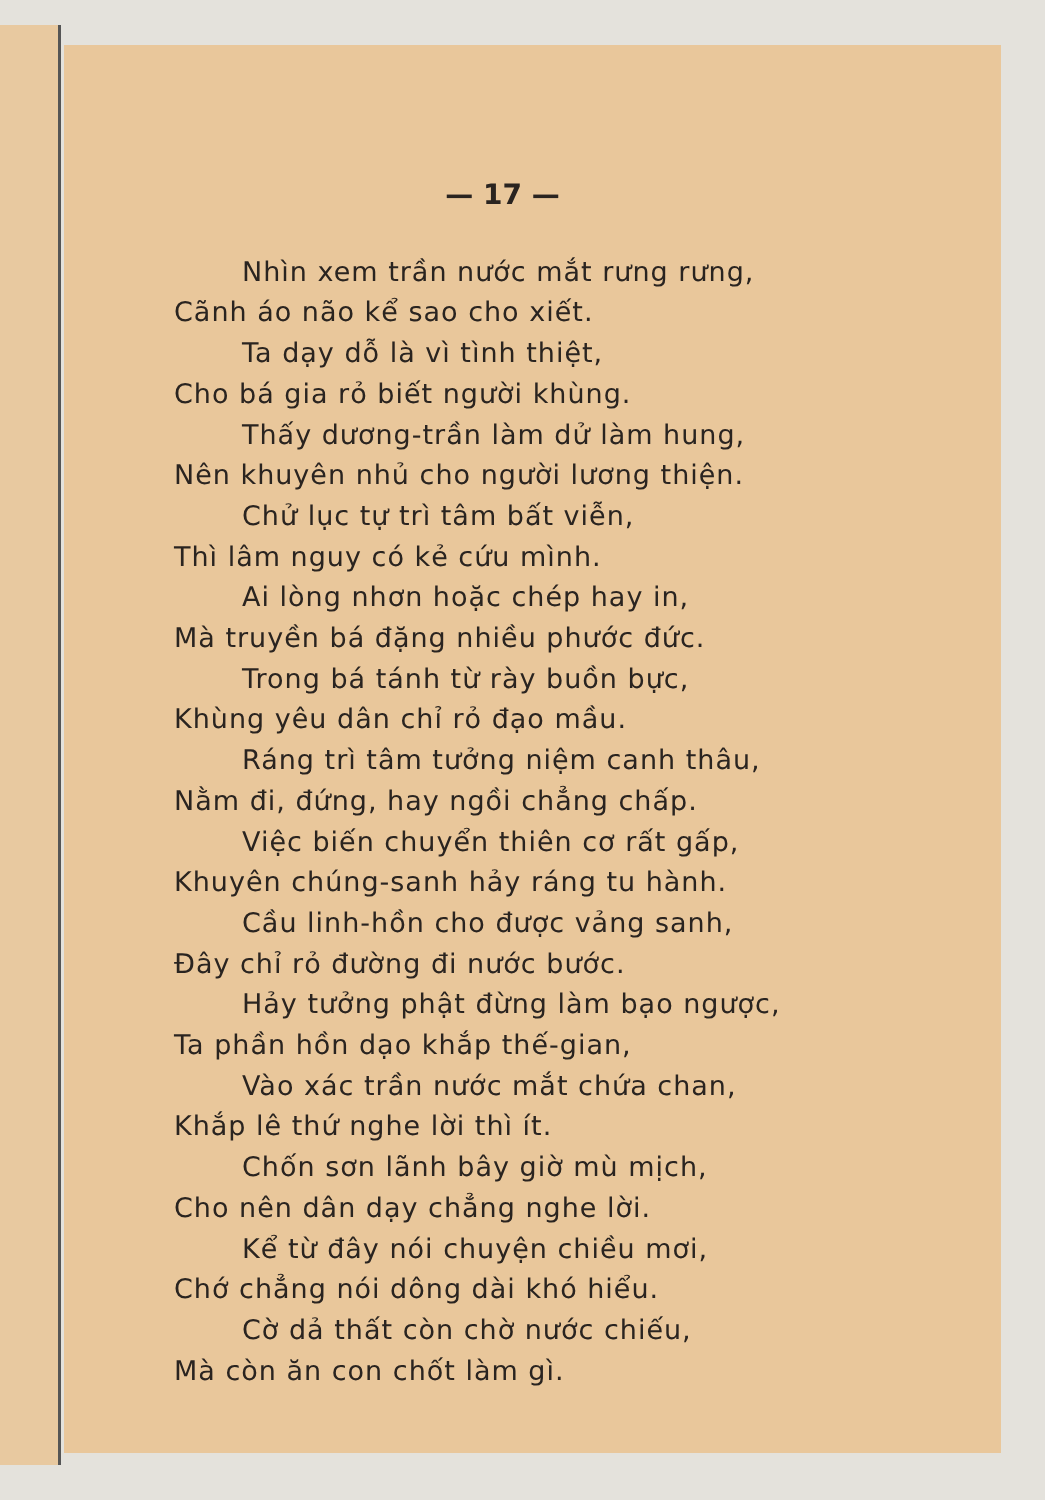— 17 —
Nhìn xem trần nước mắt rưng rưng,
Cãnh áo não kể sao cho xiết.
Ta dạy dỗ là vì tình thiệt,
Cho bá gia rỏ biết người khùng.
Thấy dương-trần làm dử làm hung,
Nên khuyên nhủ cho người lương thiện.
Chử lục tự trì tâm bất viễn,
Thì lâm nguy có kẻ cứu mình.
Ai lòng nhơn hoặc chép hay in,
Mà truyền bá đặng nhiều phước đức.
Trong bá tánh từ rày buồn bực,
Khùng yêu dân chỉ rỏ đạo mầu.
Ráng trì tâm tưởng niệm canh thâu,
Nằm đi, đứng, hay ngồi chẳng chấp.
Việc biến chuyển thiên cơ rất gấp,
Khuyên chúng-sanh hảy ráng tu hành.
Cầu linh-hồn cho được vảng sanh,
Đây chỉ rỏ đường đi nước bước.
Hảy tưởng phật đừng làm bạo ngược,
Ta phần hồn dạo khắp thế-gian,
Vào xác trần nước mắt chứa chan,
Khắp lê thứ nghe lời thì ít.
Chốn sơn lãnh bây giờ mù mịch,
Cho nên dân dạy chẳng nghe lời.
Kể từ đây nói chuyện chiều mơi,
Chớ chẳng nói dông dài khó hiểu.
Cờ dả thất còn chờ nước chiếu,
Mà còn ăn con chốt làm gì.